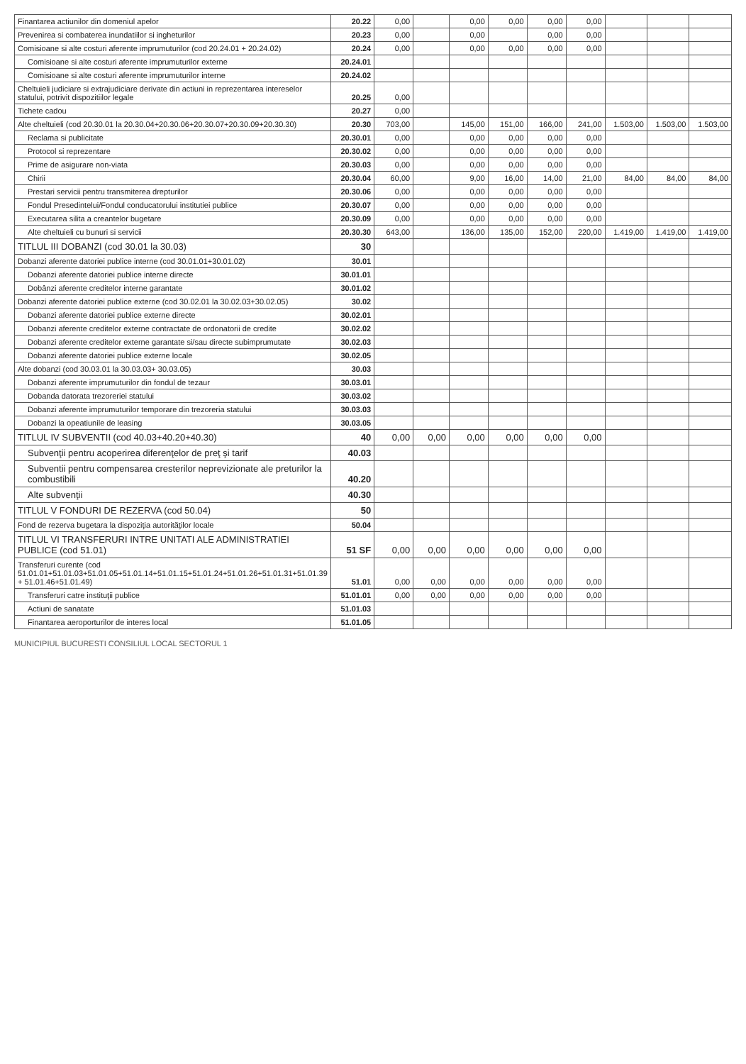| Finantarea actiunilor din domeniul apelor | 20.22 | 0,00 | | 0,00 | 0,00 | 0,00 | 0,00 | | | |
| Prevenirea si combaterea inundatiilor si ingheturilor | 20.23 | 0,00 | | 0,00 | | 0,00 | 0,00 | | | |
| Comisioane si alte costuri aferente imprumuturilor (cod 20.24.01 + 20.24.02) | 20.24 | 0,00 | | 0,00 | 0,00 | 0,00 | 0,00 | | | |
| Comisioane si alte costuri aferente imprumuturilor externe | 20.24.01 | | | | | | | | | |
| Comisioane si alte costuri aferente imprumuturilor interne | 20.24.02 | | | | | | | | | |
| Cheltuieli judiciare si extrajudiciare derivate din actiuni in reprezentarea intereselor statului, potrivit dispozitiilor legale | 20.25 | 0,00 | | | | | | | | |
| Tichete cadou | 20.27 | 0,00 | | | | | | | | |
| Alte cheltuieli (cod 20.30.01 la 20.30.04+20.30.06+20.30.07+20.30.09+20.30.30) | 20.30 | 703,00 | | 145,00 | 151,00 | 166,00 | 241,00 | 1.503,00 | 1.503,00 | 1.503,00 |
| Reclama si publicitate | 20.30.01 | 0,00 | | 0,00 | 0,00 | 0,00 | 0,00 | | | |
| Protocol si reprezentare | 20.30.02 | 0,00 | | 0,00 | 0,00 | 0,00 | 0,00 | | | |
| Prime de asigurare non-viata | 20.30.03 | 0,00 | | 0,00 | 0,00 | 0,00 | 0,00 | | | |
| Chirii | 20.30.04 | 60,00 | | 9,00 | 16,00 | 14,00 | 21,00 | 84,00 | 84,00 | 84,00 |
| Prestari servicii pentru transmiterea drepturilor | 20.30.06 | 0,00 | | 0,00 | 0,00 | 0,00 | 0,00 | | | |
| Fondul Presedintelui/Fondul conducatorului institutiei publice | 20.30.07 | 0,00 | | 0,00 | 0,00 | 0,00 | 0,00 | | | |
| Executarea silita a creantelor bugetare | 20.30.09 | 0,00 | | 0,00 | 0,00 | 0,00 | 0,00 | | | |
| Alte cheltuieli cu bunuri si servicii | 20.30.30 | 643,00 | | 136,00 | 135,00 | 152,00 | 220,00 | 1.419,00 | 1.419,00 | 1.419,00 |
| TITLUL III DOBANZI (cod 30.01 la 30.03) | 30 | | | | | | | | | |
| Dobanzi aferente datoriei publice interne (cod 30.01.01+30.01.02) | 30.01 | | | | | | | | | |
| Dobanzi aferente datoriei publice interne directe | 30.01.01 | | | | | | | | | |
| Dobânzi aferente creditelor interne garantate | 30.01.02 | | | | | | | | | |
| Dobanzi aferente datoriei publice externe (cod 30.02.01 la 30.02.03+30.02.05) | 30.02 | | | | | | | | | |
| Dobanzi aferente datoriei publice externe directe | 30.02.01 | | | | | | | | | |
| Dobanzi aferente creditelor externe contractate de ordonatorii de credite | 30.02.02 | | | | | | | | | |
| Dobanzi aferente creditelor externe garantate si/sau directe subimprumutate | 30.02.03 | | | | | | | | | |
| Dobanzi aferente datoriei publice externe locale | 30.02.05 | | | | | | | | | |
| Alte dobanzi (cod 30.03.01 la 30.03.03+ 30.03.05) | 30.03 | | | | | | | | | |
| Dobanzi aferente imprumuturilor din fondul de tezaur | 30.03.01 | | | | | | | | | |
| Dobanda datorata trezoreriei statului | 30.03.02 | | | | | | | | | |
| Dobanzi aferente imprumuturilor temporare din trezoreria statului | 30.03.03 | | | | | | | | | |
| Dobanzi la opeatiunile de leasing | 30.03.05 | | | | | | | | | |
| TITLUL IV SUBVENTII (cod 40.03+40.20+40.30) | 40 | 0,00 | 0,00 | 0,00 | 0,00 | 0,00 | 0,00 | | | |
| Subvenţii pentru acoperirea diferenţelor de preţ şi tarif | 40.03 | | | | | | | | | |
| Subventii pentru compensarea cresterilor neprevizionate ale preturilor la combustibili | 40.20 | | | | | | | | | |
| Alte subvenţii | 40.30 | | | | | | | | | |
| TITLUL V FONDURI DE REZERVA (cod 50.04) | 50 | | | | | | | | | |
| Fond de rezerva bugetara la dispoziţia autorităţilor locale | 50.04 | | | | | | | | | |
| TITLUL VI TRANSFERURI INTRE UNITATI ALE ADMINISTRATIEI PUBLICE (cod 51.01) | 51 SF | 0,00 | 0,00 | 0,00 | 0,00 | 0,00 | 0,00 | | | |
| Transferuri curente (cod 51.01.01+51.01.03+51.01.05+51.01.14+51.01.15+51.01.24+51.01.26+51.01.31+51.01.39 + 51.01.46+51.01.49) | 51.01 | 0,00 | 0,00 | 0,00 | 0,00 | 0,00 | 0,00 | | | |
| Transferuri catre instituţii publice | 51.01.01 | 0,00 | 0,00 | 0,00 | 0,00 | 0,00 | 0,00 | | | |
| Actiuni de sanatate | 51.01.03 | | | | | | | | | |
| Finantarea aeroporturilor de interes local | 51.01.05 | | | | | | | | | |
MUNICIPIUL BUCURESTI CONSILIUL LOCAL SECTORUL 1